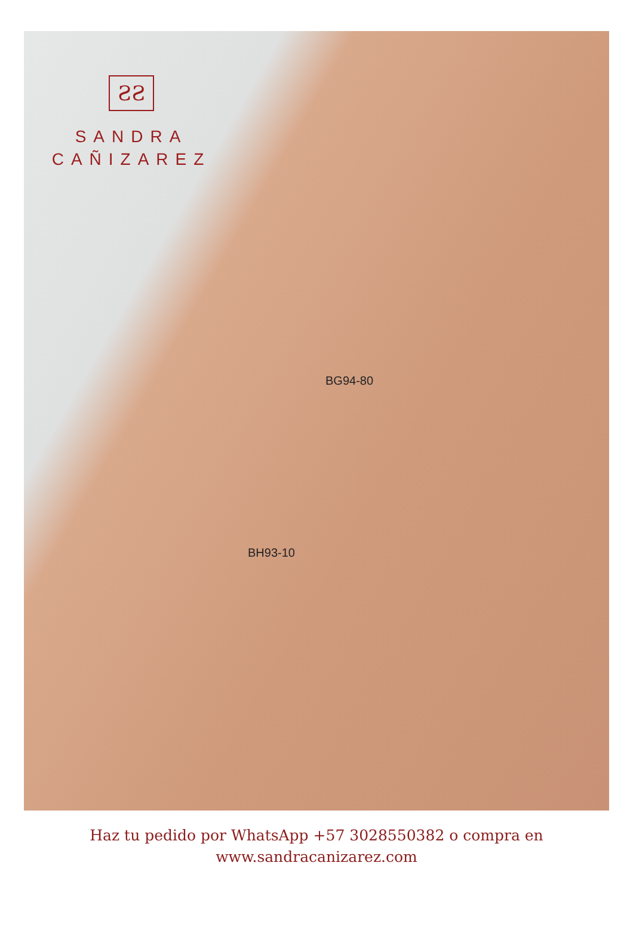ƧƧ
SANDRA
CAÑIZAREZ
BG94-80
BH93-10
Haz tu pedido por WhatsApp +57 3028550382 o compra en
www.sandracanizarez.com